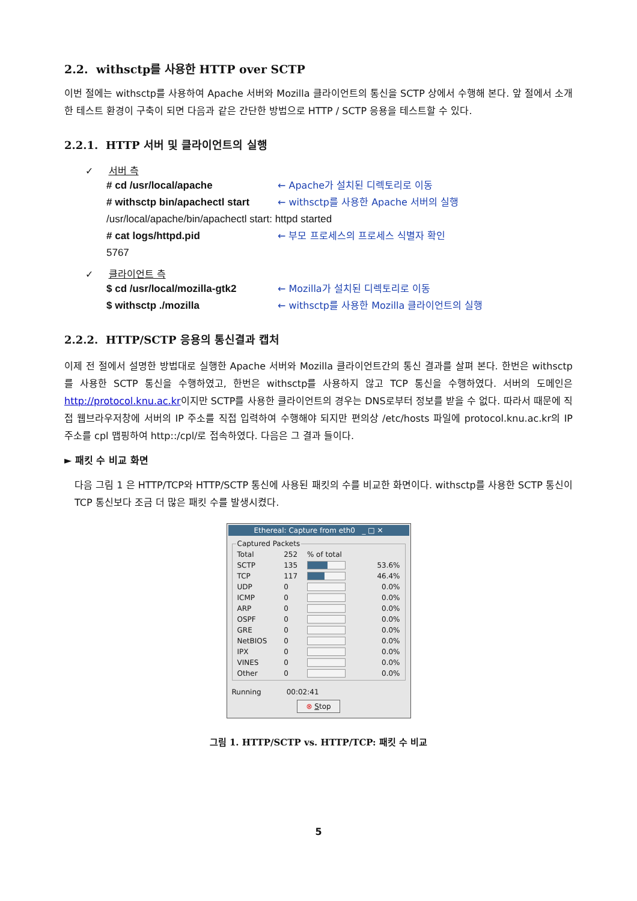2.2. withsctp를 사용한 HTTP over SCTP
이번 절에는 withsctp를 사용하여 Apache 서버와 Mozilla 클라이언트의 통신을 SCTP 상에서 수행해 본다. 앞 절에서 소개한 테스트 환경이 구축이 되면 다음과 같은 간단한 방법으로 HTTP / SCTP 응용을 테스트할 수 있다.
2.2.1. HTTP 서버 및 클라이언트의 실행
✓ 서버 측
# cd /usr/local/apache ← Apache가 설치된 디렉토리로 이동
# withsctp bin/apachectl start ← withsctp를 사용한 Apache 서버의 실행
/usr/local/apache/bin/apachectl start: httpd started
# cat logs/httpd.pid ← 부모 프로세스의 프로세스 식별자 확인
5767
✓ 클라이언트 측
$ cd /usr/local/mozilla-gtk2 ← Mozilla가 설치된 디렉토리로 이동
$ withsctp ./mozilla ← withsctp를 사용한 Mozilla 클라이언트의 실행
2.2.2. HTTP/SCTP 응용의 통신결과 캡처
이제 전 절에서 설명한 방법대로 실행한 Apache 서버와 Mozilla 클라이언트간의 통신 결과를 살펴 본다. 한번은 withsctp를 사용한 SCTP 통신을 수행하였고, 한번은 withsctp를 사용하지 않고 TCP 통신을 수행하였다. 서버의 도메인은 http://protocol.knu.ac.kr이지만 SCTP를 사용한 클라이언트의 경우는 DNS로부터 정보를 받을 수 없다. 따라서 때문에 직접 웹브라우저창에 서버의 IP 주소를 직접 입력하여 수행해야 되지만 편의상 /etc/hosts 파일에 protocol.knu.ac.kr의 IP 주소를 cpl 맵핑하여 http::/cpl/로 접속하였다. 다음은 그 결과 들이다.
► 패킷 수 비교 화면
다음 그림 1 은 HTTP/TCP와 HTTP/SCTP 통신에 사용된 패킷의 수를 비교한 화면이다. withsctp를 사용한 SCTP 통신이 TCP 통신보다 조금 더 많은 패킷 수를 발생시켰다.
Ethereal: Capture from eth0 _ □ ✕
Captured Packets
| Total | 252 | % of total | |
| SCTP | 135 | | 53.6% |
| TCP | 117 | | 46.4% |
| UDP | 0 | | 0.0% |
| ICMP | 0 | | 0.0% |
| ARP | 0 | | 0.0% |
| OSPF | 0 | | 0.0% |
| GRE | 0 | | 0.0% |
| NetBIOS | 0 | | 0.0% |
| IPX | 0 | | 0.0% |
| VINES | 0 | | 0.0% |
| Other | 0 | | 0.0% |
Running 00:02:41
⊗ Stop
그림 1. HTTP/SCTP vs. HTTP/TCP: 패킷 수 비교
5